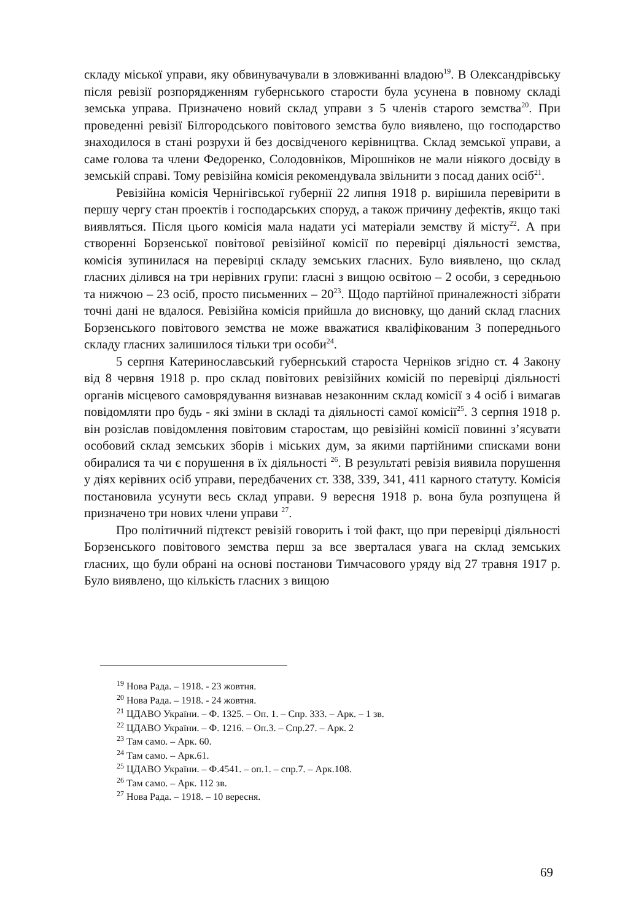складу міської управи, яку обвинувачували в зловживанні владою<sup>19</sup>. В Олександрівську після ревізії розпорядженням губернського старости була усунена в повному складі земська управа. Призначено новий склад управи з 5 членів старого земства<sup>20</sup>. При проведенні ревізії Білгородського повітового земства було виявлено, що господарство знаходилося в стані розрухи й без досвідченого керівництва. Склад земської управи, а саме голова та члени Федоренко, Солодовніков, Мірошніков не мали ніякого досвіду в земській справі. Тому ревізійна комісія рекомендувала звільнити з посад даних осіб<sup>21</sup>.
Ревізійна комісія Чернігівської губернії 22 липня 1918 р. вирішила перевірити в першу чергу стан проектів і господарських споруд, а також причину дефектів, якщо такі виявляться. Після цього комісія мала надати усі матеріали земству й місту<sup>22</sup>. А при створенні Борзенської повітової ревізійної комісії по перевірці діяльності земства, комісія зупинилася на перевірці складу земських гласних. Було виявлено, що склад гласних ділився на три нерівних групи: гласні з вищою освітою – 2 особи, з середньою та нижчою – 23 осіб, просто письменних – 20<sup>23</sup>. Щодо партійної приналежності зібрати точні дані не вдалося. Ревізійна комісія прийшла до висновку, що даний склад гласних Борзенського повітового земства не може вважатися кваліфікованим З попереднього складу гласних залишилося тільки три особи<sup>24</sup>.
5 серпня Катеринославський губернський староста Черніков згідно ст. 4 Закону від 8 червня 1918 р. про склад повітових ревізійних комісій по перевірці діяльності органів місцевого самоврядування визнавав незаконним склад комісії з 4 осіб і вимагав повідомляти про будь - які зміни в складі та діяльності самої комісії<sup>25</sup>. 3 серпня 1918 р. він розіслав повідомлення повітовим старостам, що ревізійні комісії повинні з’ясувати особовий склад земських зборів і міських дум, за якими партійними списками вони обиралися та чи є порушення в їх діяльності <sup>26</sup>. В результаті ревізія виявила порушення у діях керівних осіб управи, передбачених ст. 338, 339, 341, 411 карного статуту. Комісія постановила усунути весь склад управи. 9 вересня 1918 р. вона була розпущена й призначено три нових члени управи <sup>27</sup>.
Про політичний підтекст ревізій говорить і той факт, що при перевірці діяльності Борзенського повітового земства перш за все зверталася увага на склад земських гласних, що були обрані на основі постанови Тимчасового уряду від 27 травня 1917 р. Було виявлено, що кількість гласних з вищою
<sup>19</sup> Нова Рада. – 1918. - 23 жовтня.
<sup>20</sup> Нова Рада. – 1918. - 24 жовтня.
<sup>21</sup> ЦДАВО України. – Ф. 1325. – Оп. 1. – Спр. 333. – Арк. – 1 зв.
<sup>22</sup> ЦДАВО України. – Ф. 1216. – Оп.3. – Спр.27. – Арк. 2
<sup>23</sup> Там само. – Арк. 60.
<sup>24</sup> Там само. – Арк.61.
<sup>25</sup> ЦДАВО України. – Ф.4541. – оп.1. – спр.7. – Арк.108.
<sup>26</sup> Там само. – Арк. 112 зв.
<sup>27</sup> Нова Рада. – 1918. – 10 вересня.
69